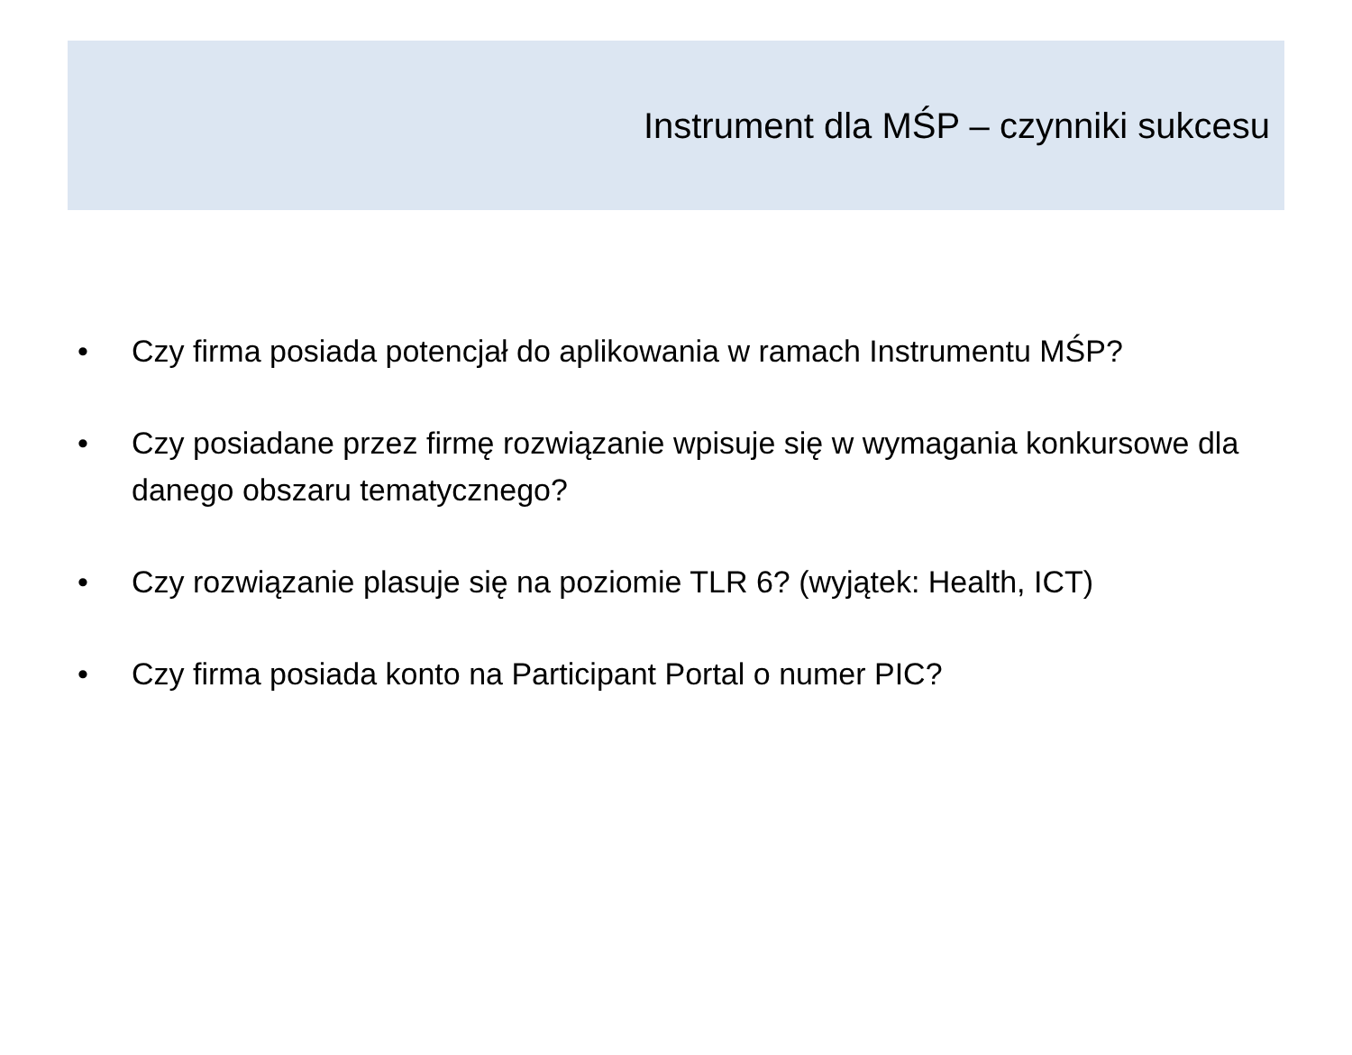Instrument dla MŚP – czynniki sukcesu
• Czy firma posiada potencjał do aplikowania w ramach Instrumentu MŚP?
• Czy posiadane przez firmę rozwiązanie wpisuje się w wymagania konkursowe dla danego obszaru tematycznego?
• Czy rozwiązanie plasuje się na poziomie TLR 6? (wyjątek: Health, ICT)
• Czy firma posiada konto na Participant Portal o numer PIC?